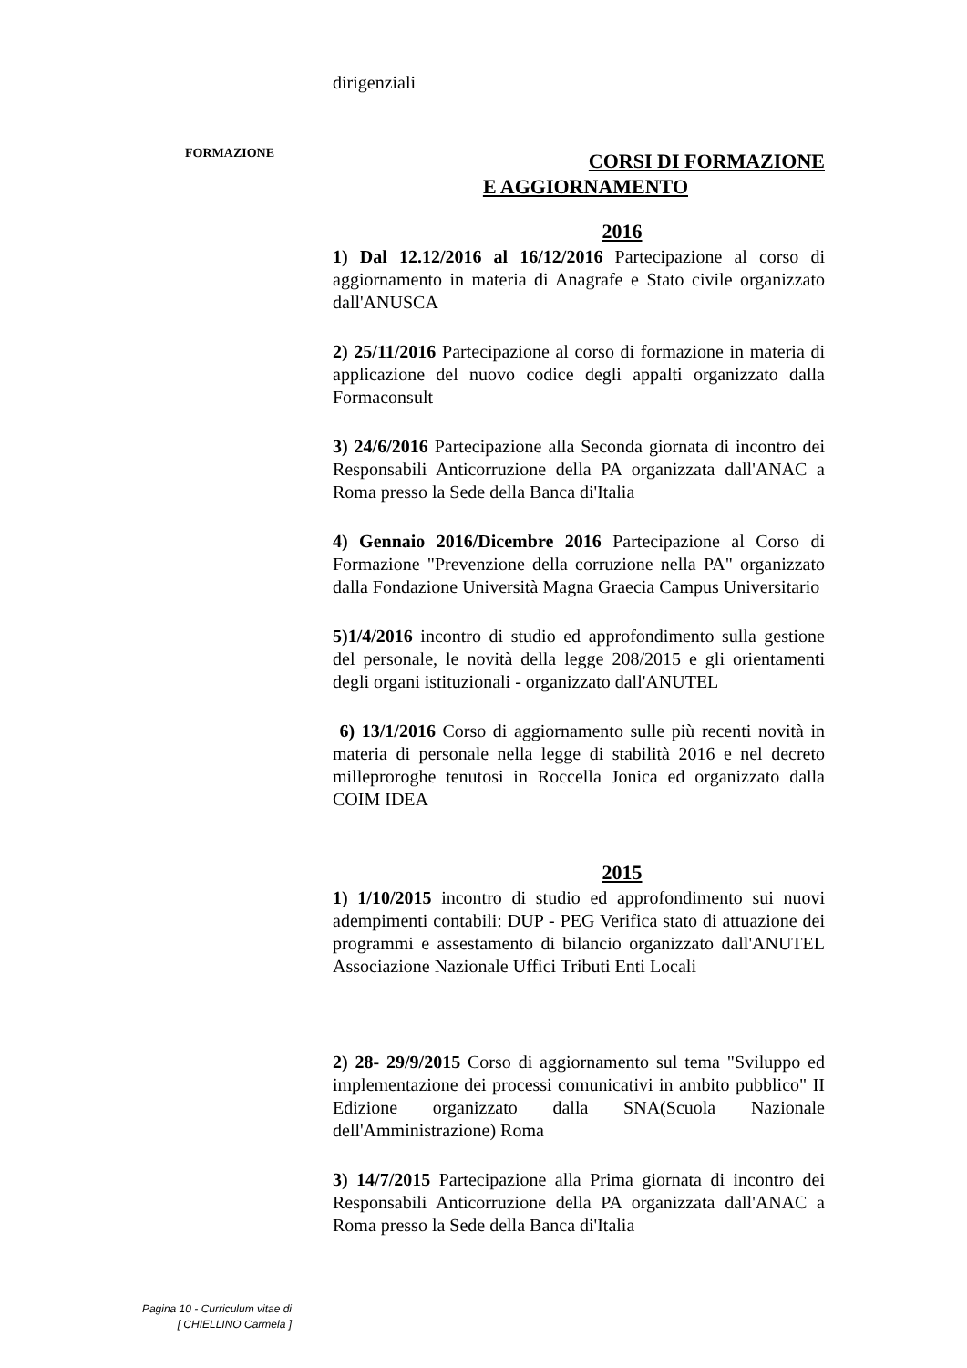FORMAZIONE
dirigenziali
CORSI DI FORMAZIONE
E AGGIORNAMENTO
2016
1) Dal 12.12/2016 al 16/12/2016 Partecipazione al corso di aggiornamento in materia di Anagrafe e Stato civile organizzato dall'ANUSCA
2) 25/11/2016 Partecipazione al corso di formazione in materia di applicazione del nuovo codice degli appalti organizzato dalla Formaconsult
3) 24/6/2016 Partecipazione alla Seconda giornata di incontro dei Responsabili Anticorruzione della PA organizzata dall'ANAC a Roma presso la Sede della Banca di'Italia
4) Gennaio 2016/Dicembre 2016 Partecipazione al Corso di Formazione "Prevenzione della corruzione nella PA" organizzato dalla Fondazione Università Magna Graecia Campus Universitario
5)1/4/2016 incontro di studio ed approfondimento sulla gestione del personale, le novità della legge 208/2015 e gli orientamenti degli organi istituzionali - organizzato dall'ANUTEL
6) 13/1/2016 Corso di aggiornamento sulle più recenti novità in materia di personale nella legge di stabilità 2016 e nel decreto milleproroghe tenutosi in Roccella Jonica ed organizzato dalla COIM IDEA
2015
1) 1/10/2015 incontro di studio ed approfondimento sui nuovi adempimenti contabili: DUP - PEG Verifica stato di attuazione dei programmi e assestamento di bilancio organizzato dall'ANUTEL Associazione Nazionale Uffici Tributi Enti Locali
2) 28- 29/9/2015 Corso di aggiornamento sul tema "Sviluppo ed implementazione dei processi comunicativi in ambito pubblico" II Edizione organizzato dalla SNA(Scuola Nazionale dell'Amministrazione) Roma
3) 14/7/2015 Partecipazione alla Prima giornata di incontro dei Responsabili Anticorruzione della PA organizzata dall'ANAC a Roma presso la Sede della Banca di'Italia
Pagina 10 - Curriculum vitae di
[ CHIELLINO Carmela ]